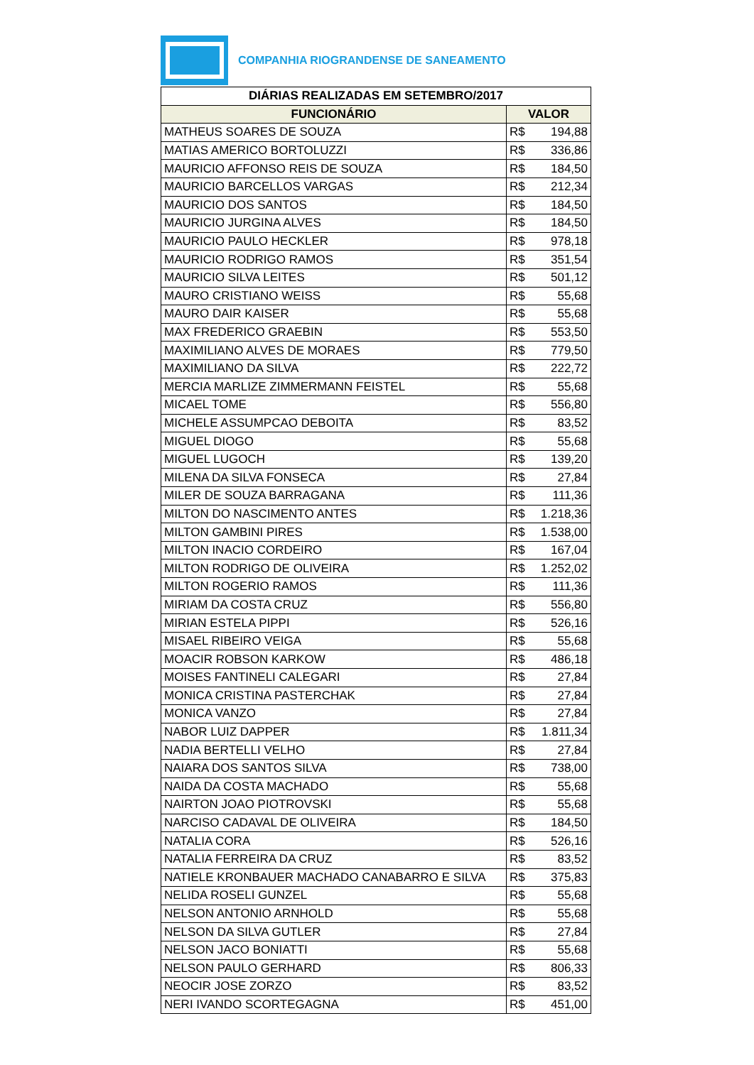COMPANHIA RIOGRANDENSE DE SANEAMENTO
| DIÁRIAS REALIZADAS EM SETEMBRO/2017 | |
| --- | --- |
| FUNCIONÁRIO | VALOR |
| MATHEUS SOARES DE SOUZA | R$ 194,88 |
| MATIAS AMERICO BORTOLUZZI | R$ 336,86 |
| MAURICIO AFFONSO REIS DE SOUZA | R$ 184,50 |
| MAURICIO BARCELLOS VARGAS | R$ 212,34 |
| MAURICIO DOS SANTOS | R$ 184,50 |
| MAURICIO JURGINA ALVES | R$ 184,50 |
| MAURICIO PAULO HECKLER | R$ 978,18 |
| MAURICIO RODRIGO RAMOS | R$ 351,54 |
| MAURICIO SILVA LEITES | R$ 501,12 |
| MAURO CRISTIANO WEISS | R$ 55,68 |
| MAURO DAIR KAISER | R$ 55,68 |
| MAX FREDERICO GRAEBIN | R$ 553,50 |
| MAXIMILIANO ALVES DE MORAES | R$ 779,50 |
| MAXIMILIANO DA SILVA | R$ 222,72 |
| MERCIA MARLIZE ZIMMERMANN FEISTEL | R$ 55,68 |
| MICAEL TOME | R$ 556,80 |
| MICHELE ASSUMPCAO DEBOITA | R$ 83,52 |
| MIGUEL DIOGO | R$ 55,68 |
| MIGUEL LUGOCH | R$ 139,20 |
| MILENA DA SILVA FONSECA | R$ 27,84 |
| MILER DE SOUZA BARRAGANA | R$ 111,36 |
| MILTON DO NASCIMENTO ANTES | R$ 1.218,36 |
| MILTON GAMBINI PIRES | R$ 1.538,00 |
| MILTON INACIO CORDEIRO | R$ 167,04 |
| MILTON RODRIGO DE OLIVEIRA | R$ 1.252,02 |
| MILTON ROGERIO RAMOS | R$ 111,36 |
| MIRIAM DA COSTA CRUZ | R$ 556,80 |
| MIRIAN ESTELA PIPPI | R$ 526,16 |
| MISAEL RIBEIRO VEIGA | R$ 55,68 |
| MOACIR ROBSON KARKOW | R$ 486,18 |
| MOISES FANTINELI CALEGARI | R$ 27,84 |
| MONICA CRISTINA PASTERCHAK | R$ 27,84 |
| MONICA VANZO | R$ 27,84 |
| NABOR LUIZ DAPPER | R$ 1.811,34 |
| NADIA BERTELLI VELHO | R$ 27,84 |
| NAIARA DOS SANTOS SILVA | R$ 738,00 |
| NAIDA DA COSTA MACHADO | R$ 55,68 |
| NAIRTON JOAO PIOTROVSKI | R$ 55,68 |
| NARCISO CADAVAL DE OLIVEIRA | R$ 184,50 |
| NATALIA CORA | R$ 526,16 |
| NATALIA FERREIRA DA CRUZ | R$ 83,52 |
| NATIELE KRONBAUER MACHADO CANABARRO E SILVA | R$ 375,83 |
| NELIDA ROSELI GUNZEL | R$ 55,68 |
| NELSON ANTONIO ARNHOLD | R$ 55,68 |
| NELSON DA SILVA GUTLER | R$ 27,84 |
| NELSON JACO BONIATTI | R$ 55,68 |
| NELSON PAULO GERHARD | R$ 806,33 |
| NEOCIR JOSE ZORZO | R$ 83,52 |
| NERI IVANDO SCORTEGAGNA | R$ 451,00 |